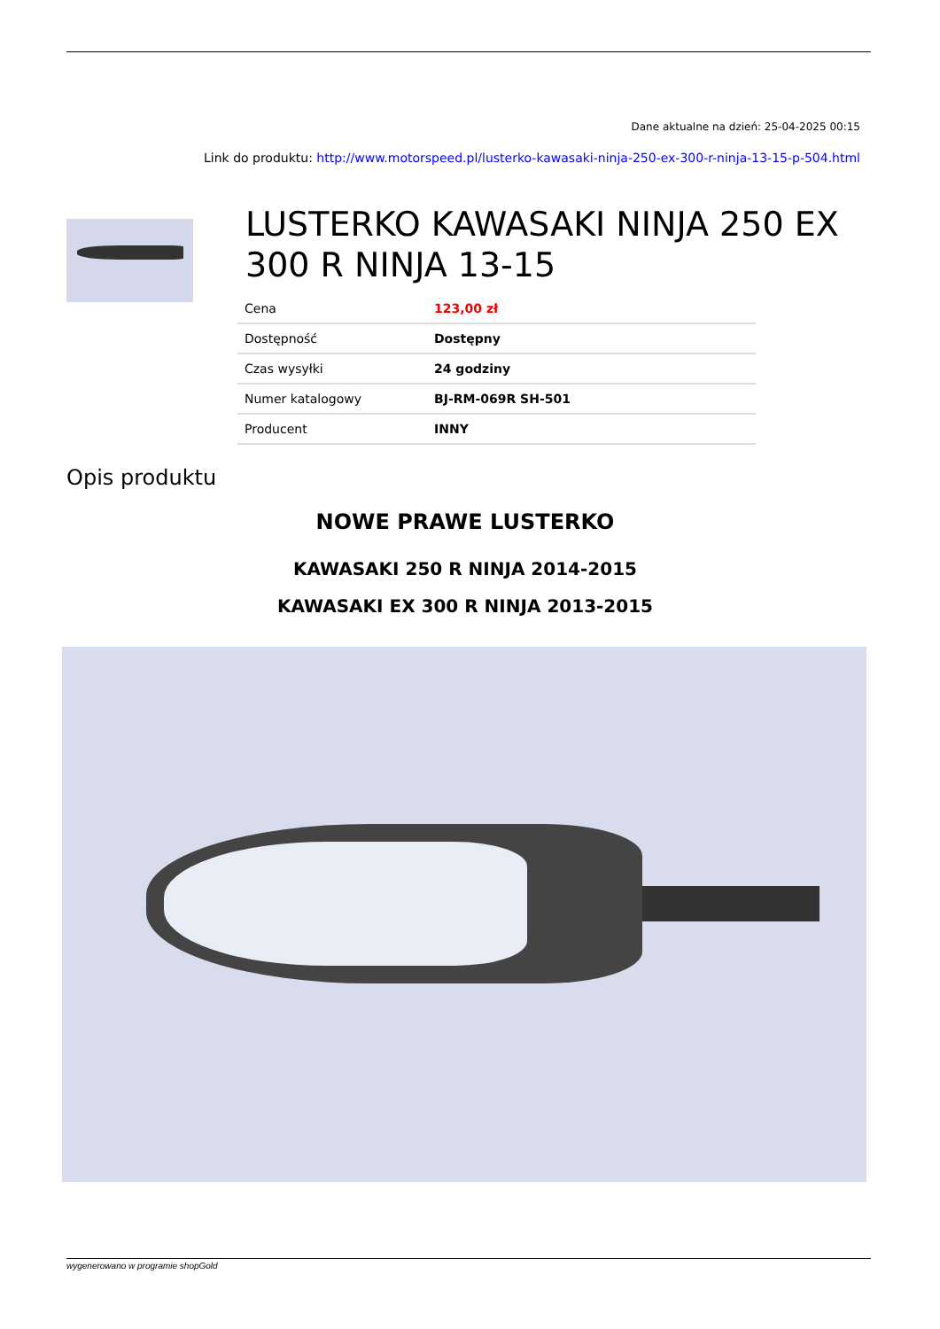Dane aktualne na dzień: 25-04-2025 00:15
Link do produktu: http://www.motorspeed.pl/lusterko-kawasaki-ninja-250-ex-300-r-ninja-13-15-p-504.html
LUSTERKO KAWASAKI NINJA 250 EX 300 R NINJA 13-15
| Cena | 123,00 zł |
| Dostępność | Dostępny |
| Czas wysyłki | 24 godziny |
| Numer katalogowy | BJ-RM-069R SH-501 |
| Producent | INNY |
Opis produktu
NOWE PRAWE LUSTERKO
KAWASAKI 250 R NINJA 2014-2015
KAWASAKI EX 300 R NINJA 2013-2015
wygenerowano w programie shopGold